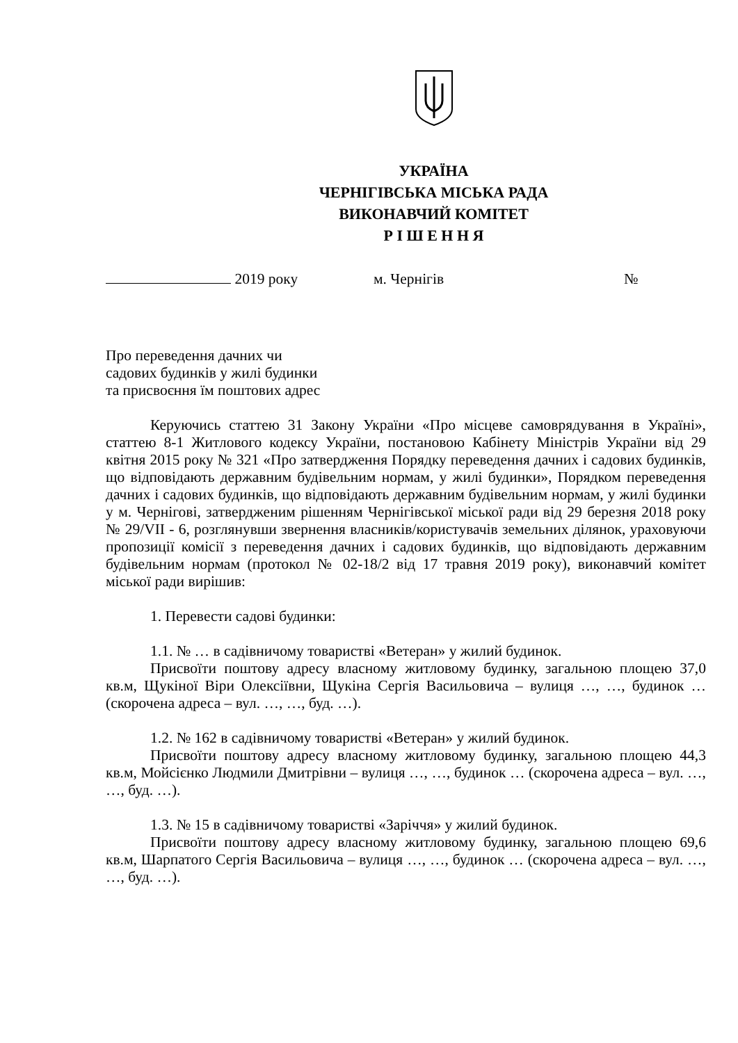УКРАЇНА
ЧЕРНІГІВСЬКА МІСЬКА РАДА
ВИКОНАВЧИЙ КОМІТЕТ
Р І Ш Е Н Н Я
2019 року м. Чернігів №
Про переведення дачних чи
садових будинків у жилі будинки
та присвоєння їм поштових адрес
Керуючись статтею 31 Закону України «Про місцеве самоврядування в Україні», статтею 8-1 Житлового кодексу України, постановою Кабінету Міністрів України від 29 квітня 2015 року № 321 «Про затвердження Порядку переведення дачних і садових будинків, що відповідають державним будівельним нормам, у жилі будинки», Порядком переведення дачних і садових будинків, що відповідають державним будівельним нормам, у жилі будинки у м. Чернігові, затвердженим рішенням Чернігівської міської ради від 29 березня 2018 року № 29/VII - 6, розглянувши звернення власників/користувачів земельних ділянок, ураховуючи пропозиції комісії з переведення дачних і садових будинків, що відповідають державним будівельним нормам (протокол № 02-18/2 від 17 травня 2019 року), виконавчий комітет міської ради вирішив:
1. Перевести садові будинки:
1.1. № … в садівничому товаристві «Ветеран» у жилий будинок.
Присвоїти поштову адресу власному житловому будинку, загальною площею 37,0 кв.м, Щукіної Віри Олексіївни, Щукіна Сергія Васильовича – вулиця …, …, будинок … (скорочена адреса – вул. …, …, буд. …).
1.2. № 162 в садівничому товаристві «Ветеран» у жилий будинок.
Присвоїти поштову адресу власному житловому будинку, загальною площею 44,3 кв.м, Мойсієнко Людмили Дмитрівни – вулиця …, …, будинок … (скорочена адреса – вул. …, …, буд. …).
1.3. № 15 в садівничому товаристві «Заріччя» у жилий будинок.
Присвоїти поштову адресу власному житловому будинку, загальною площею 69,6 кв.м, Шарпатого Сергія Васильовича – вулиця …, …, будинок … (скорочена адреса – вул. …, …, буд. …).